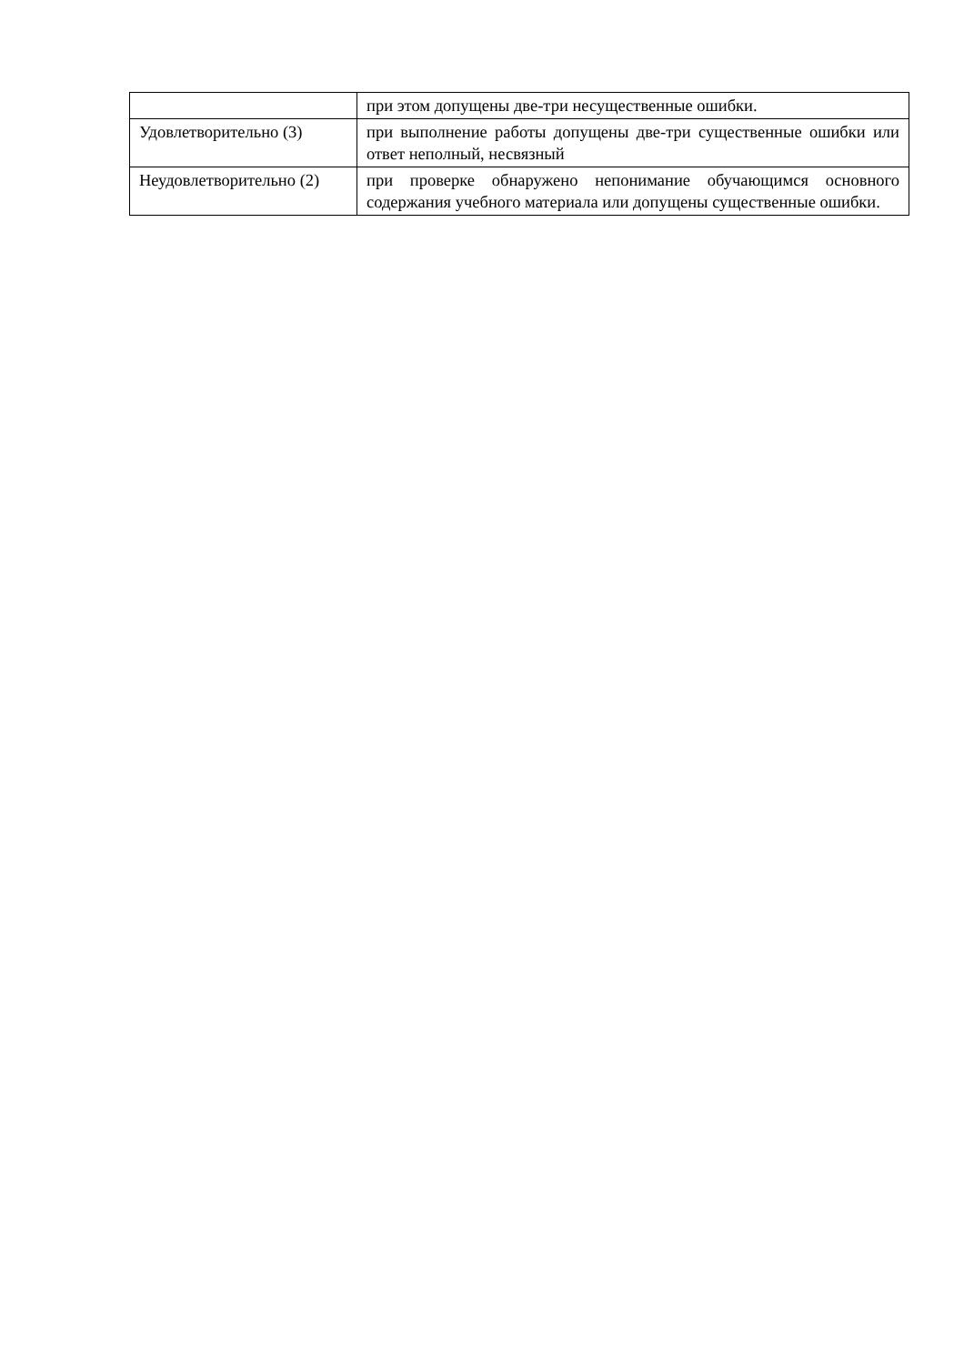| | при этом допущены две-три несущественные ошибки. |
| Удовлетворительно (3) | при выполнение работы допущены две-три существенные ошибки или ответ неполный, несвязный |
| Неудовлетворительно (2) | при проверке обнаружено непонимание обучающимся основного содержания учебного материала или допущены существенные ошибки. |